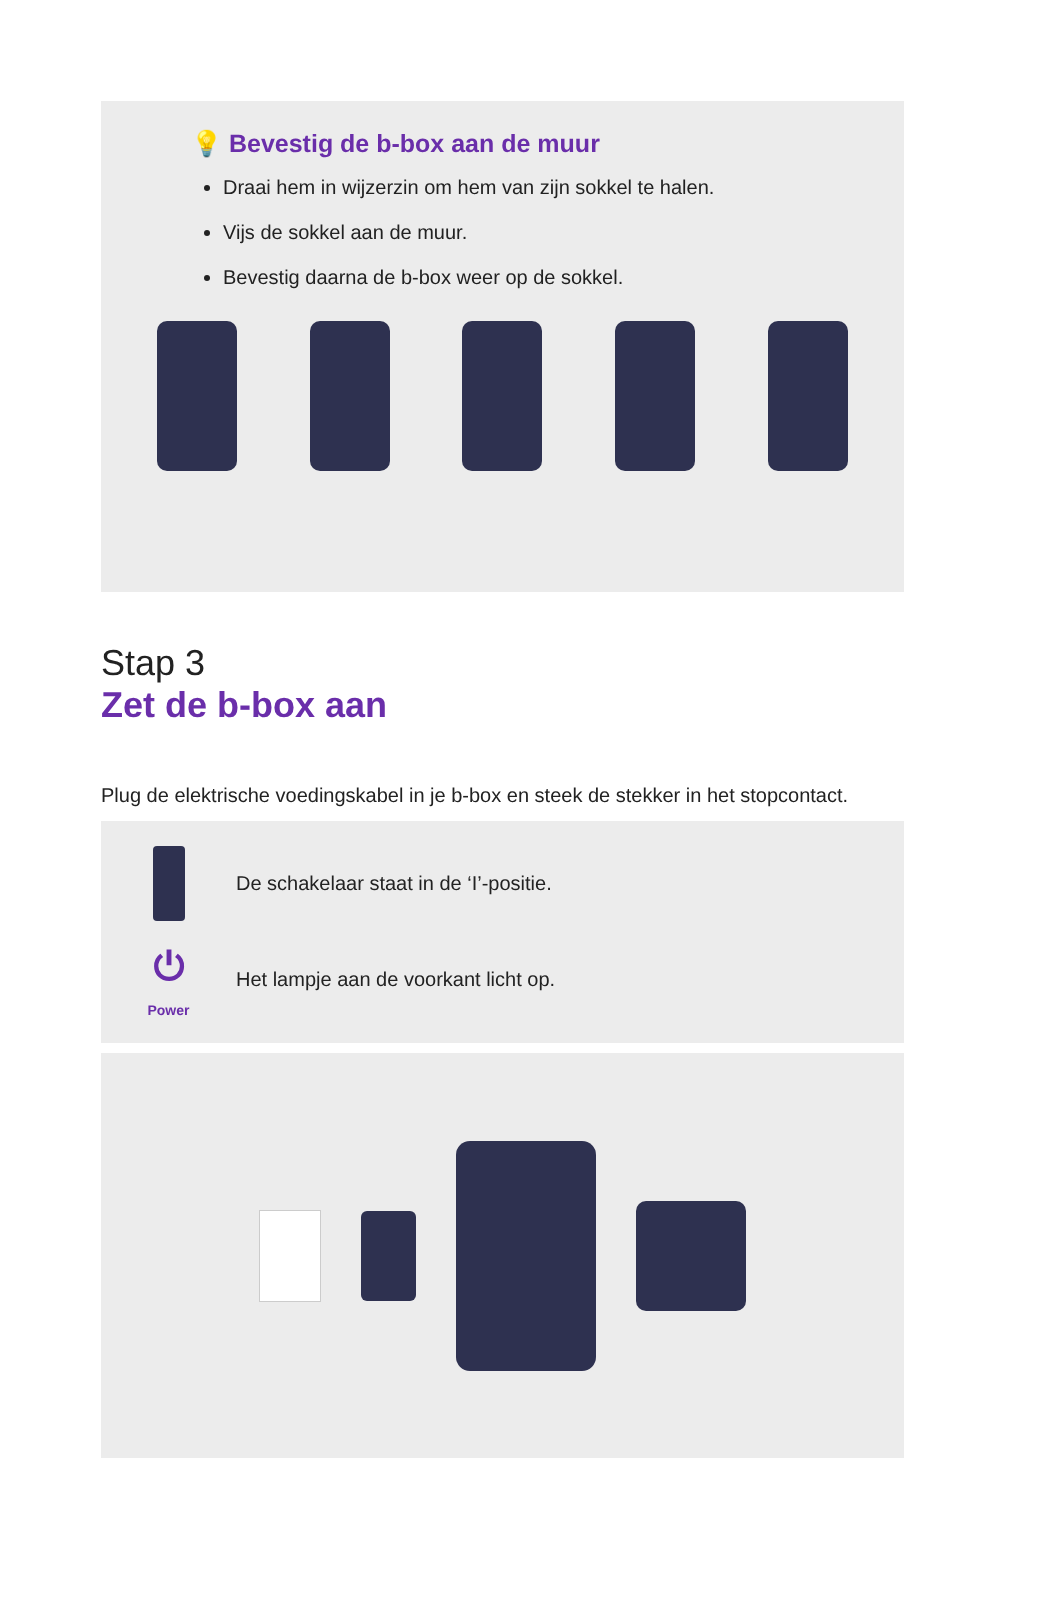💡 Bevestig de b-box aan de muur
Draai hem in wijzerzin om hem van zijn sokkel te halen.
Vijs de sokkel aan de muur.
Bevestig daarna de b-box weer op de sokkel.
Stap 3
Zet de b-box aan
Plug de elektrische voedingskabel in je b-box en steek de stekker in het stopcontact.
De schakelaar staat in de ‘I’-positie.
⏻
Power
Het lampje aan de voorkant licht op.